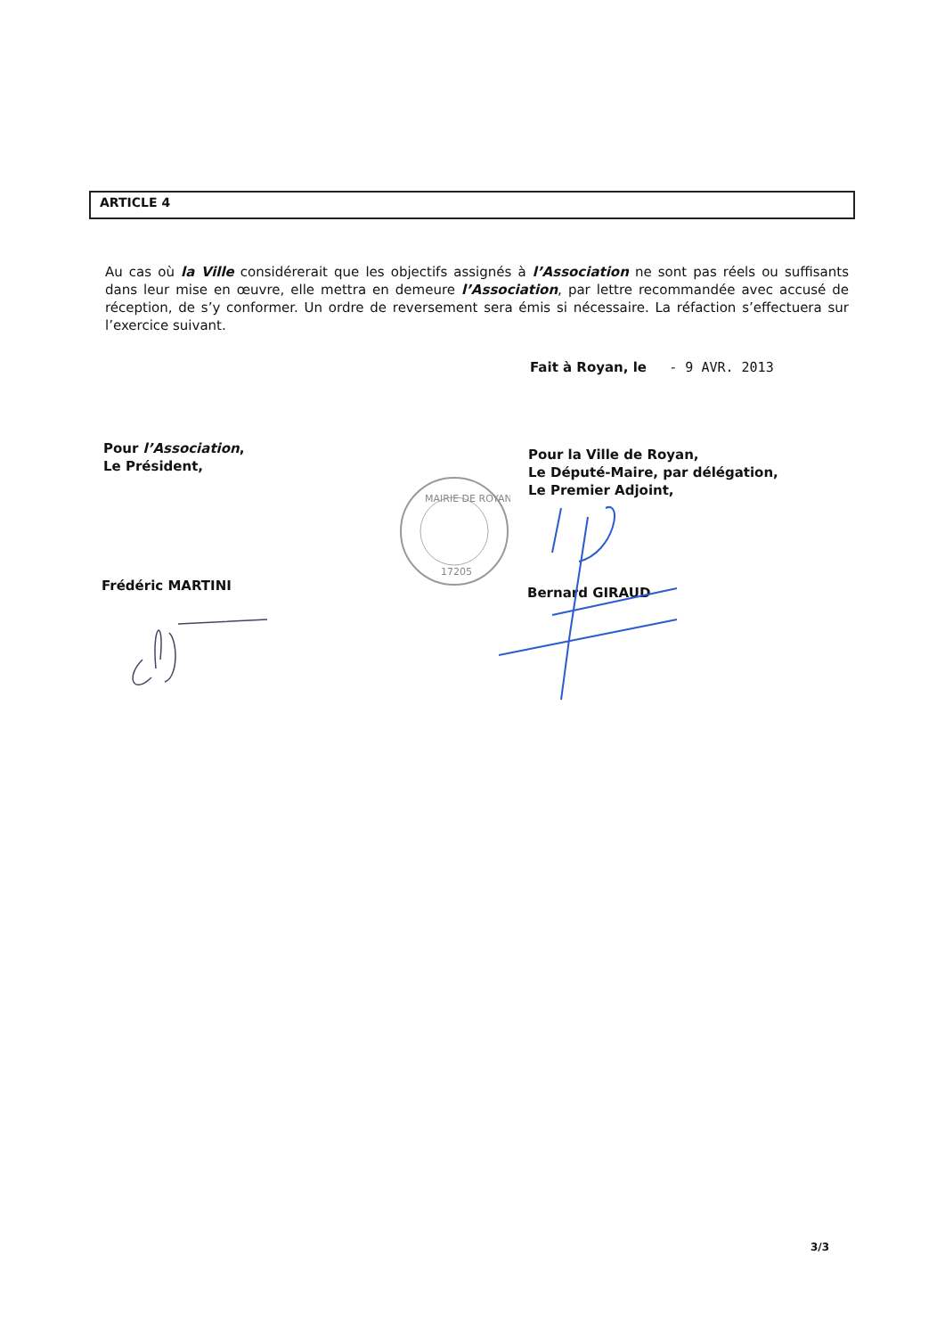ARTICLE 4
Au cas où la Ville considérerait que les objectifs assignés à l’Association ne sont pas réels ou suffisants dans leur mise en œuvre, elle mettra en demeure l’Association, par lettre recommandée avec accusé de réception, de s’y conformer. Un ordre de reversement sera émis si nécessaire. La réfaction s’effectuera sur l’exercice suivant.
Fait à Royan, le - 9 AVR. 2013
Pour l’Association,
Le Président,
Pour la Ville de Royan,
Le Député-Maire, par délégation,
Le Premier Adjoint,
MAIRIE DE ROYAN
17205
Frédéric MARTINI Bernard GIRAUD
3/3